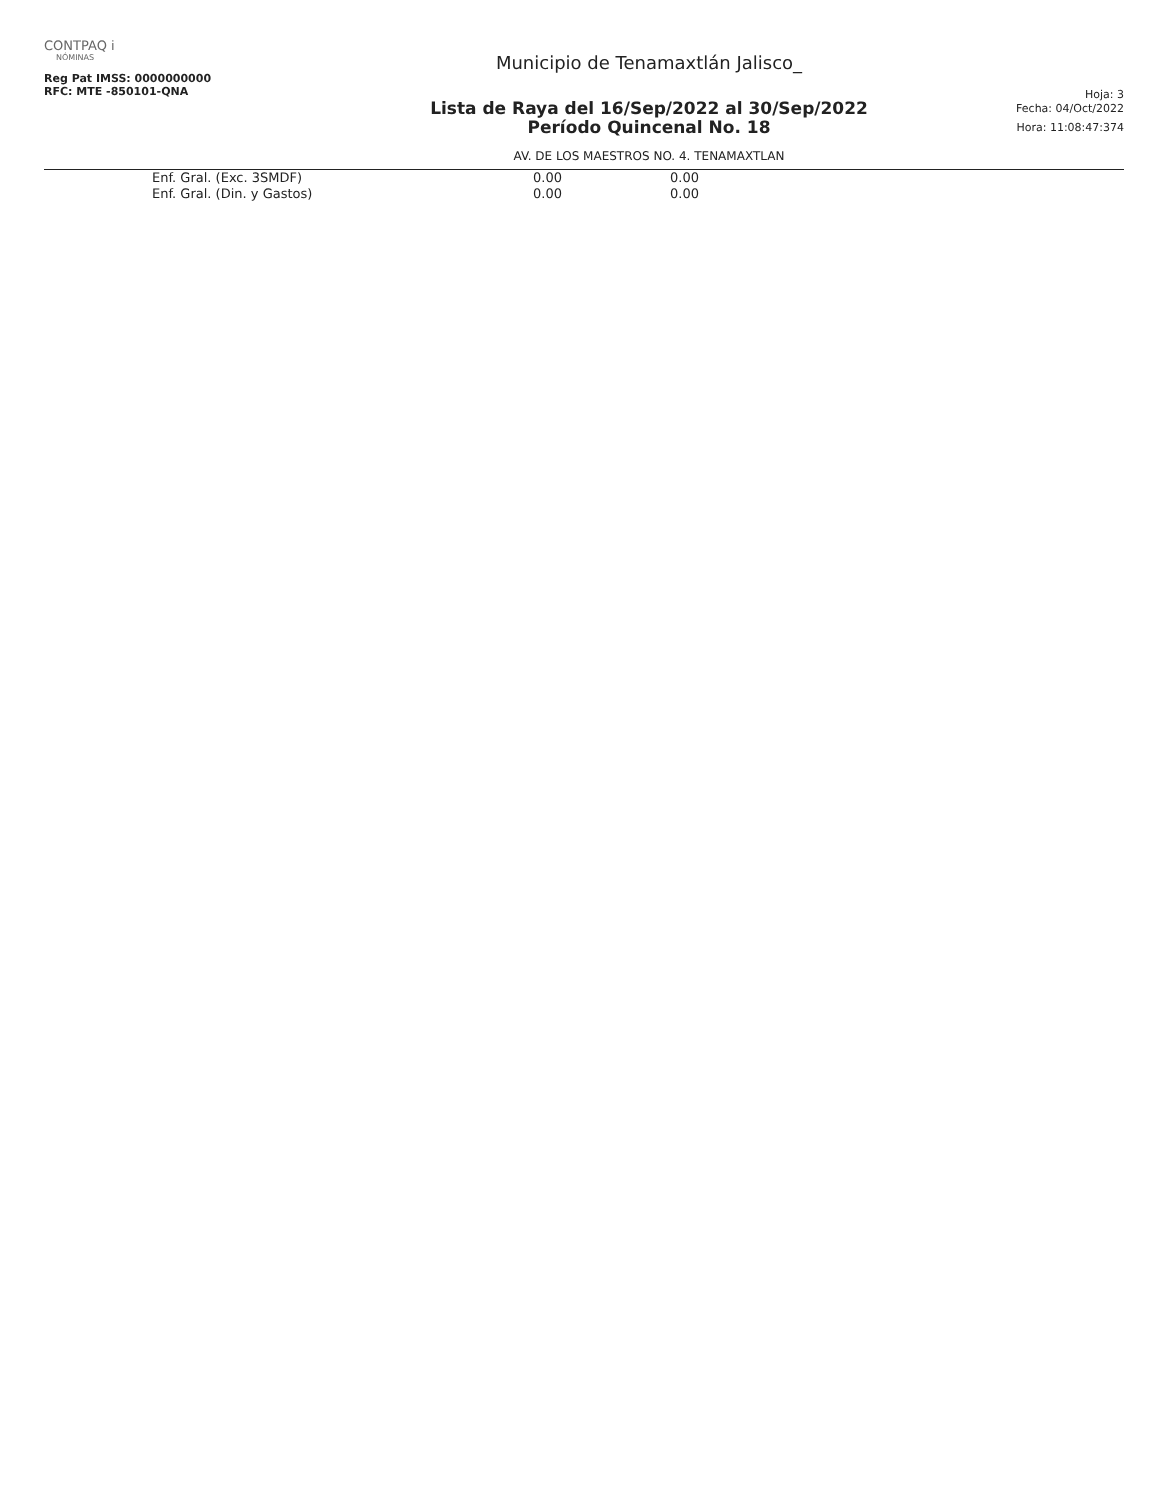CONTPAQ i
NÓMINAS
Reg Pat IMSS: 0000000000
RFC: MTE -850101-QNA
Municipio de Tenamaxtlán Jalisco_
Lista de Raya del 16/Sep/2022 al 30/Sep/2022
Período Quincenal No. 18
AV. DE LOS MAESTROS NO. 4. TENAMAXTLAN
Hoja: 3
Fecha: 04/Oct/2022
Hora: 11:08:47:374
| Enf. Gral. (Exc. 3SMDF) | 0.00 | 0.00 |
| Enf. Gral. (Din. y Gastos) | 0.00 | 0.00 |